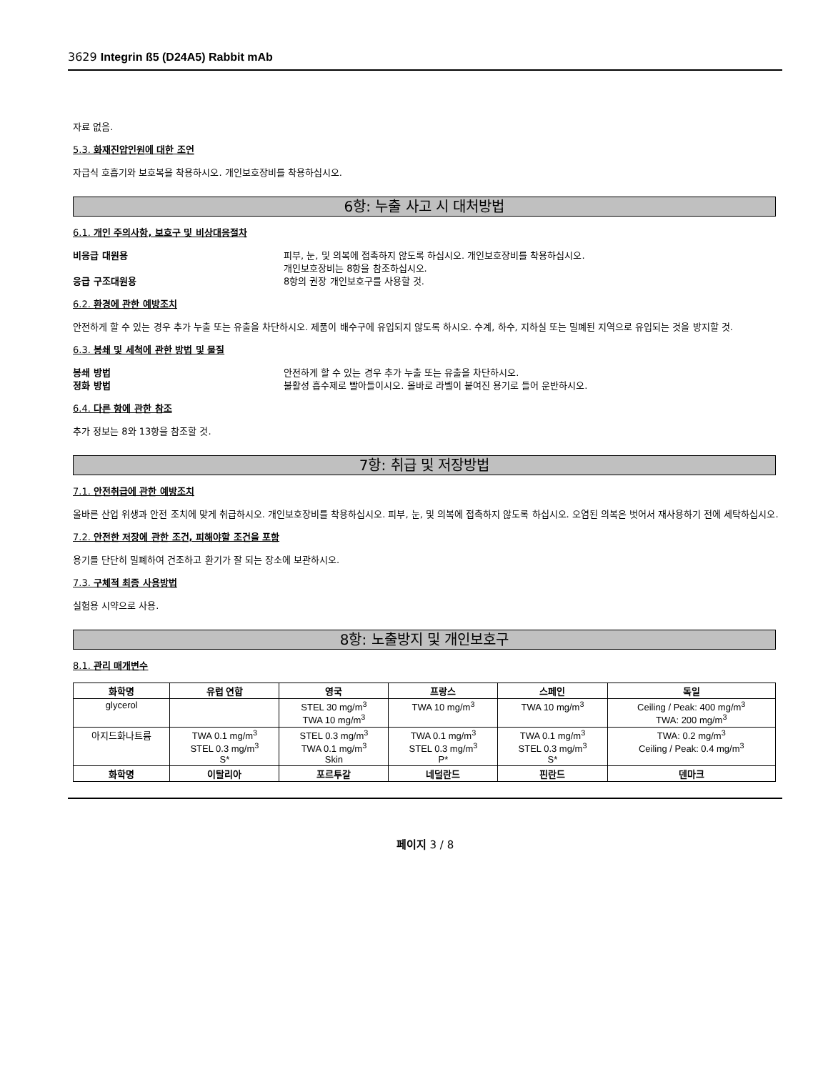3629 Integrin ß5 (D24A5) Rabbit mAb
자료 없음.
5.3. 화재진압인원에 대한 조언
자급식 호흡기와 보호복을 착용하시오. 개인보호장비를 착용하십시오.
6항: 누출 사고 시 대처방법
6.1. 개인 주의사항, 보호구 및 비상대응절차
비응급 대원용 피부, 눈, 및 의복에 접촉하지 않도록 하십시오. 개인보호장비를 착용하십시오.
개인보호장비는 8항을 참조하십시오.
응급 구조대원용 8항의 권장 개인보호구를 사용할 것.
6.2. 환경에 관한 예방조치
안전하게 할 수 있는 경우 추가 누출 또는 유출을 차단하시오. 제품이 배수구에 유입되지 않도록 하시오. 수계, 하수, 지하실 또는 밀폐된 지역으로 유입되는 것을 방지할 것.
6.3. 봉쇄 및 세척에 관한 방법 및 물질
봉쇄 방법 안전하게 할 수 있는 경우 추가 누출 또는 유출을 차단하시오.
정화 방법 불활성 흡수제로 빨아들이시오. 올바로 라벨이 붙여진 용기로 들어 운반하시오.
6.4. 다른 항에 관한 참조
추가 정보는 8와 13항을 참조할 것.
7항: 취급 및 저장방법
7.1. 안전취급에 관한 예방조치
올바른 산업 위생과 안전 조치에 맞게 취급하시오. 개인보호장비를 착용하십시오. 피부, 눈, 및 의복에 접촉하지 않도록 하십시오. 오염된 의복은 벗어서 재사용하기 전에 세탁하십시오.
7.2. 안전한 저장에 관한 조건, 피해야할 조건을 포함
용기를 단단히 밀폐하여 건조하고 환기가 잘 되는 장소에 보관하시오.
7.3. 구체적 최종 사용방법
실험용 시약으로 사용.
8항: 노출방지 및 개인보호구
8.1. 관리 매개변수
| 화학명 | 유럽 연합 | 영국 | 프랑스 | 스페인 | 독일 |
| --- | --- | --- | --- | --- | --- |
| glycerol | | STEL 30 mg/m<sup>3</sup> TWA 10 mg/m<sup>3</sup> | TWA 10 mg/m<sup>3</sup> | TWA 10 mg/m<sup>3</sup> | Ceiling / Peak: 400 mg/m<sup>3</sup> TWA: 200 mg/m<sup>3</sup> |
| 아지드화나트륨 | TWA 0.1 mg/m<sup>3</sup> STEL 0.3 mg/m<sup>3</sup> S* | STEL 0.3 mg/m<sup>3</sup> TWA 0.1 mg/m<sup>3</sup> Skin | TWA 0.1 mg/m<sup>3</sup> STEL 0.3 mg/m<sup>3</sup> P* | TWA 0.1 mg/m<sup>3</sup> STEL 0.3 mg/m<sup>3</sup> S* | TWA: 0.2 mg/m<sup>3</sup> Ceiling / Peak: 0.4 mg/m<sup>3</sup> |
| 화학명 | 이탈리아 | 포르투갈 | 네덜란드 | 핀란드 | 덴마크 |
페이지 3 / 8